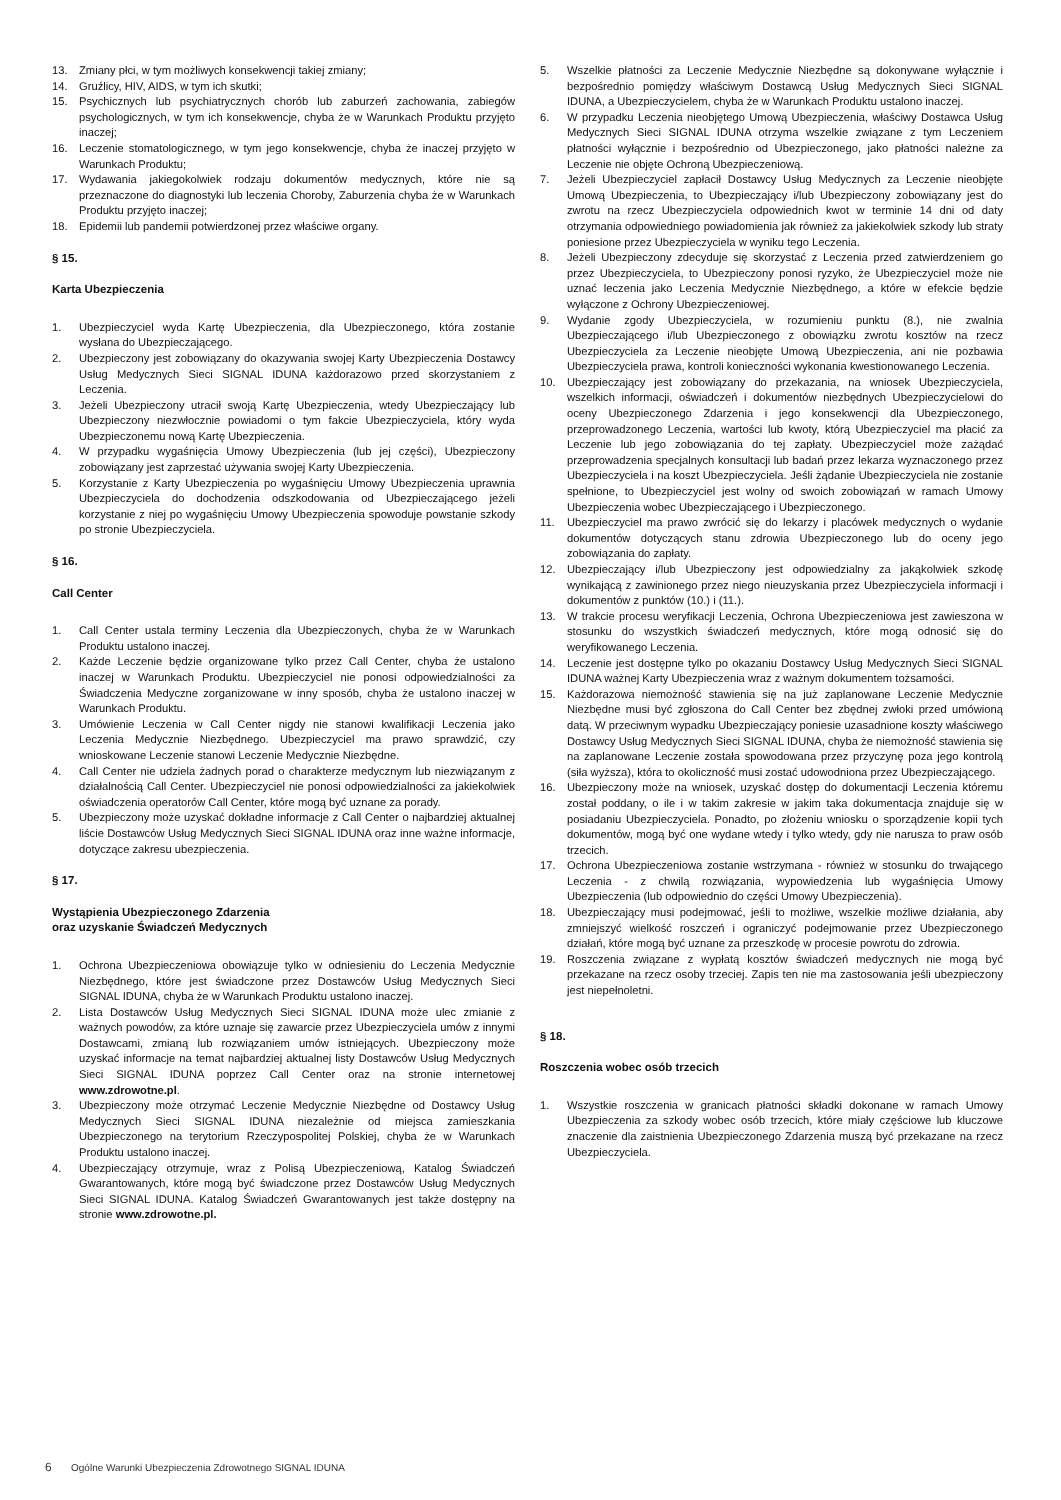13. Zmiany płci, w tym możliwych konsekwencji takiej zmiany;
14. Gruźlicy, HIV, AIDS, w tym ich skutki;
15. Psychicznych lub psychiatrycznych chorób lub zaburzeń zachowania, zabiegów psychologicznych, w tym ich konsekwencje, chyba że w Warunkach Produktu przyjęto inaczej;
16. Leczenie stomatologicznego, w tym jego konsekwencje, chyba że inaczej przyjęto w Warunkach Produktu;
17. Wydawania jakiegokolwiek rodzaju dokumentów medycznych, które nie są przeznaczone do diagnostyki lub leczenia Choroby, Zaburzenia chyba że w Warunkach Produktu przyjęto inaczej;
18. Epidemii lub pandemii potwierdzonej przez właściwe organy.
§ 15.
Karta Ubezpieczenia
1. Ubezpieczyciel wyda Kartę Ubezpieczenia, dla Ubezpieczonego, która zostanie wysłana do Ubezpieczającego.
2. Ubezpieczony jest zobowiązany do okazywania swojej Karty Ubezpieczenia Dostawcy Usług Medycznych Sieci SIGNAL IDUNA każdorazowo przed skorzystaniem z Leczenia.
3. Jeżeli Ubezpieczony utracił swoją Kartę Ubezpieczenia, wtedy Ubezpieczający lub Ubezpieczony niezwłocznie powiadomi o tym fakcie Ubezpieczyciela, który wyda Ubezpieczonemu nową Kartę Ubezpieczenia.
4. W przypadku wygaśnięcia Umowy Ubezpieczenia (lub jej części), Ubezpieczony zobowiązany jest zaprzestać używania swojej Karty Ubezpieczenia.
5. Korzystanie z Karty Ubezpieczenia po wygaśnięciu Umowy Ubezpieczenia uprawnia Ubezpieczyciela do dochodzenia odszkodowania od Ubezpieczającego jeżeli korzystanie z niej po wygaśnięciu Umowy Ubezpieczenia spowoduje powstanie szkody po stronie Ubezpieczyciela.
§ 16.
Call Center
1. Call Center ustala terminy Leczenia dla Ubezpieczonych, chyba że w Warunkach Produktu ustalono inaczej.
2. Każde Leczenie będzie organizowane tylko przez Call Center, chyba że ustalono inaczej w Warunkach Produktu. Ubezpieczyciel nie ponosi odpowiedzialności za Świadczenia Medyczne zorganizowane w inny sposób, chyba że ustalono inaczej w Warunkach Produktu.
3. Umówienie Leczenia w Call Center nigdy nie stanowi kwalifikacji Leczenia jako Leczenia Medycznie Niezbędnego. Ubezpieczyciel ma prawo sprawdzić, czy wnioskowane Leczenie stanowi Leczenie Medycznie Niezbędne.
4. Call Center nie udziela żadnych porad o charakterze medycznym lub niezwiązanym z działalnością Call Center. Ubezpieczyciel nie ponosi odpowiedzialności za jakiekolwiek oświadczenia operatorów Call Center, które mogą być uznane za porady.
5. Ubezpieczony może uzyskać dokładne informacje z Call Center o najbardziej aktualnej liście Dostawców Usług Medycznych Sieci SIGNAL IDUNA oraz inne ważne informacje, dotyczące zakresu ubezpieczenia.
§ 17.
Wystąpienia Ubezpieczonego Zdarzenia
oraz uzyskanie Świadczeń Medycznych
1. Ochrona Ubezpieczeniowa obowiązuje tylko w odniesieniu do Leczenia Medycznie Niezbędnego, które jest świadczone przez Dostawców Usług Medycznych Sieci SIGNAL IDUNA, chyba że w Warunkach Produktu ustalono inaczej.
2. Lista Dostawców Usług Medycznych Sieci SIGNAL IDUNA może ulec zmianie z ważnych powodów, za które uznaje się zawarcie przez Ubezpieczyciela umów z innymi Dostawcami, zmianą lub rozwiązaniem umów istniejących. Ubezpieczony może uzyskać informacje na temat najbardziej aktualnej listy Dostawców Usług Medycznych Sieci SIGNAL IDUNA poprzez Call Center oraz na stronie internetowej www.zdrowotne.pl.
3. Ubezpieczony może otrzymać Leczenie Medycznie Niezbędne od Dostawcy Usług Medycznych Sieci SIGNAL IDUNA niezależnie od miejsca zamieszkania Ubezpieczonego na terytorium Rzeczypospolitej Polskiej, chyba że w Warunkach Produktu ustalono inaczej.
4. Ubezpieczający otrzymuje, wraz z Polisą Ubezpieczeniową, Katalog Świadczeń Gwarantowanych, które mogą być świadczone przez Dostawców Usług Medycznych Sieci SIGNAL IDUNA. Katalog Świadczeń Gwarantowanych jest także dostępny na stronie www.zdrowotne.pl.
5. Wszelkie płatności za Leczenie Medycznie Niezbędne są dokonywane wyłącznie i bezpośrednio pomiędzy właściwym Dostawcą Usług Medycznych Sieci SIGNAL IDUNA, a Ubezpieczycielem, chyba że w Warunkach Produktu ustalono inaczej.
6. W przypadku Leczenia nieobjętego Umową Ubezpieczenia, właściwy Dostawca Usług Medycznych Sieci SIGNAL IDUNA otrzyma wszelkie związane z tym Leczeniem płatności wyłącznie i bezpośrednio od Ubezpieczonego, jako płatności należne za Leczenie nie objęte Ochroną Ubezpieczeniową.
7. Jeżeli Ubezpieczyciel zapłacił Dostawcy Usług Medycznych za Leczenie nieobjęte Umową Ubezpieczenia, to Ubezpieczający i/lub Ubezpieczony zobowiązany jest do zwrotu na rzecz Ubezpieczyciela odpowiednich kwot w terminie 14 dni od daty otrzymania odpowiedniego powiadomienia jak również za jakiekolwiek szkody lub straty poniesione przez Ubezpieczyciela w wyniku tego Leczenia.
8. Jeżeli Ubezpieczony zdecyduje się skorzystać z Leczenia przed zatwierdzeniem go przez Ubezpieczyciela, to Ubezpieczony ponosi ryzyko, że Ubezpieczyciel może nie uznać leczenia jako Leczenia Medycznie Niezbędnego, a które w efekcie będzie wyłączone z Ochrony Ubezpieczeniowej.
9. Wydanie zgody Ubezpieczyciela, w rozumieniu punktu (8.), nie zwalnia Ubezpieczającego i/lub Ubezpieczonego z obowiązku zwrotu kosztów na rzecz Ubezpieczyciela za Leczenie nieobjęte Umową Ubezpieczenia, ani nie pozbawia Ubezpieczyciela prawa, kontroli konieczności wykonania kwestionowanego Leczenia.
10. Ubezpieczający jest zobowiązany do przekazania, na wniosek Ubezpieczyciela, wszelkich informacji, oświadczeń i dokumentów niezbędnych Ubezpieczycielowi do oceny Ubezpieczonego Zdarzenia i jego konsekwencji dla Ubezpieczonego, przeprowadzonego Leczenia, wartości lub kwoty, którą Ubezpieczyciel ma płacić za Leczenie lub jego zobowiązania do tej zapłaty. Ubezpieczyciel może zażądać przeprowadzenia specjalnych konsultacji lub badań przez lekarza wyznaczonego przez Ubezpieczyciela i na koszt Ubezpieczyciela. Jeśli żądanie Ubezpieczyciela nie zostanie spełnione, to Ubezpieczyciel jest wolny od swoich zobowiązań w ramach Umowy Ubezpieczenia wobec Ubezpieczającego i Ubezpieczonego.
11. Ubezpieczyciel ma prawo zwrócić się do lekarzy i placówek medycznych o wydanie dokumentów dotyczących stanu zdrowia Ubezpieczonego lub do oceny jego zobowiązania do zapłaty.
12. Ubezpieczający i/lub Ubezpieczony jest odpowiedzialny za jakąkolwiek szkodę wynikającą z zawinionego przez niego nieuzyskania przez Ubezpieczyciela informacji i dokumentów z punktów (10.) i (11.).
13. W trakcie procesu weryfikacji Leczenia, Ochrona Ubezpieczeniowa jest zawieszona w stosunku do wszystkich świadczeń medycznych, które mogą odnosić się do weryfikowanego Leczenia.
14. Leczenie jest dostępne tylko po okazaniu Dostawcy Usług Medycznych Sieci SIGNAL IDUNA ważnej Karty Ubezpieczenia wraz z ważnym dokumentem tożsamości.
15. Każdorazowa niemożność stawienia się na już zaplanowane Leczenie Medycznie Niezbędne musi być zgłoszona do Call Center bez zbędnej zwłoki przed umówioną datą. W przeciwnym wypadku Ubezpieczający poniesie uzasadnione koszty właściwego Dostawcy Usług Medycznych Sieci SIGNAL IDUNA, chyba że niemożność stawienia się na zaplanowane Leczenie została spowodowana przez przyczynę poza jego kontrolą (siła wyższa), która to okoliczność musi zostać udowodniona przez Ubezpieczającego.
16. Ubezpieczony może na wniosek, uzyskać dostęp do dokumentacji Leczenia któremu został poddany, o ile i w takim zakresie w jakim taka dokumentacja znajduje się w posiadaniu Ubezpieczyciela. Ponadto, po złożeniu wniosku o sporządzenie kopii tych dokumentów, mogą być one wydane wtedy i tylko wtedy, gdy nie narusza to praw osób trzecich.
17. Ochrona Ubezpieczeniowa zostanie wstrzymana - również w stosunku do trwającego Leczenia - z chwilą rozwiązania, wypowiedzenia lub wygaśnięcia Umowy Ubezpieczenia (lub odpowiednio do części Umowy Ubezpieczenia).
18. Ubezpieczający musi podejmować, jeśli to możliwe, wszelkie możliwe działania, aby zmniejszyć wielkość roszczeń i ograniczyć podejmowanie przez Ubezpieczonego działań, które mogą być uznane za przeszkodę w procesie powrotu do zdrowia.
19. Roszczenia związane z wypłatą kosztów świadczeń medycznych nie mogą być przekazane na rzecz osoby trzeciej. Zapis ten nie ma zastosowania jeśli ubezpieczony jest niepełnoletni.
§ 18.
Roszczenia wobec osób trzecich
1. Wszystkie roszczenia w granicach płatności składki dokonane w ramach Umowy Ubezpieczenia za szkody wobec osób trzecich, które miały częściowe lub kluczowe znaczenie dla zaistnienia Ubezpieczonego Zdarzenia muszą być przekazane na rzecz Ubezpieczyciela.
6 Ogólne Warunki Ubezpieczenia Zdrowotnego SIGNAL IDUNA